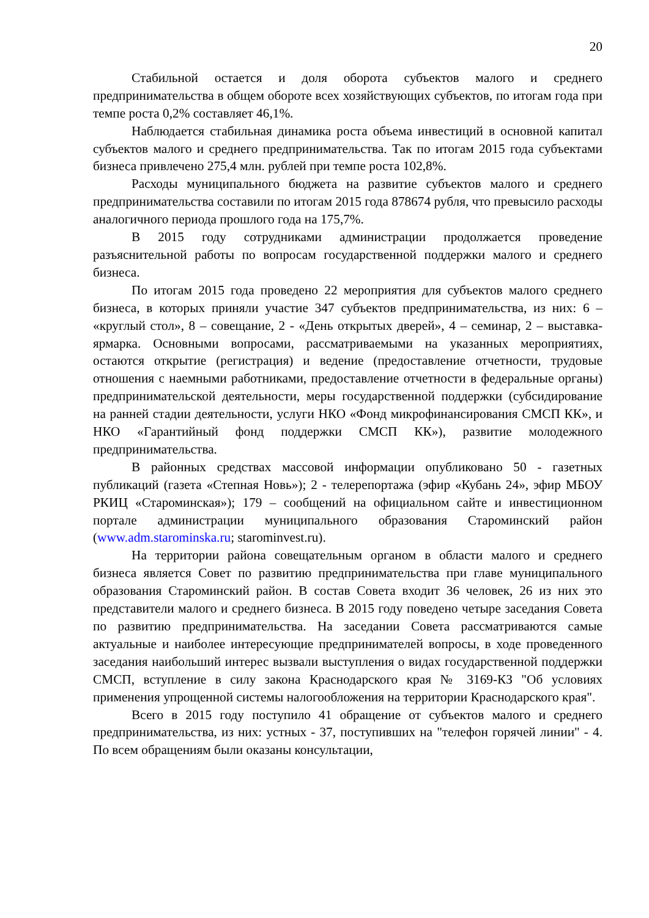20
Стабильной остается и доля оборота субъектов малого и среднего предпринимательства в общем обороте всех хозяйствующих субъектов, по итогам года при темпе роста 0,2% составляет 46,1%.
Наблюдается стабильная динамика роста объема инвестиций в основной капитал субъектов малого и среднего предпринимательства. Так по итогам 2015 года субъектами бизнеса привлечено 275,4 млн. рублей при темпе роста 102,8%.
Расходы муниципального бюджета на развитие субъектов малого и среднего предпринимательства составили по итогам 2015 года 878674 рубля, что превысило расходы аналогичного периода прошлого года на 175,7%.
В 2015 году сотрудниками администрации продолжается проведение разъяснительной работы по вопросам государственной поддержки малого и среднего бизнеса.
По итогам 2015 года проведено 22 мероприятия для субъектов малого среднего бизнеса, в которых приняли участие 347 субъектов предпринимательства, из них: 6 – «круглый стол», 8 – совещание, 2 - «День открытых дверей», 4 – семинар, 2 – выставка-ярмарка. Основными вопросами, рассматриваемыми на указанных мероприятиях, остаются открытие (регистрация) и ведение (предоставление отчетности, трудовые отношения с наемными работниками, предоставление отчетности в федеральные органы) предпринимательской деятельности, меры государственной поддержки (субсидирование на ранней стадии деятельности, услуги НКО «Фонд микрофинансирования СМСП КК», и НКО «Гарантийный фонд поддержки СМСП КК»), развитие молодежного предпринимательства.
В районных средствах массовой информации опубликовано 50 - газетных публикаций (газета «Степная Новь»); 2 - телерепортажа (эфир «Кубань 24», эфир МБОУ РКИЦ «Староминская»); 179 – сообщений на официальном сайте и инвестиционном портале администрации муниципального образования Староминский район (www.adm.starominska.ru; starominvest.ru).
На территории района совещательным органом в области малого и среднего бизнеса является Совет по развитию предпринимательства при главе муниципального образования Староминский район. В состав Совета входит 36 человек, 26 из них это представители малого и среднего бизнеса. В 2015 году поведено четыре заседания Совета по развитию предпринимательства. На заседании Совета рассматриваются самые актуальные и наиболее интересующие предпринимателей вопросы, в ходе проведенного заседания наибольший интерес вызвали выступления о видах государственной поддержки СМСП, вступление в силу закона Краснодарского края № 3169-КЗ "Об условиях применения упрощенной системы налогообложения на территории Краснодарского края".
Всего в 2015 году поступило 41 обращение от субъектов малого и среднего предпринимательства, из них: устных - 37, поступивших на "телефон горячей линии" - 4. По всем обращениям были оказаны консультации,